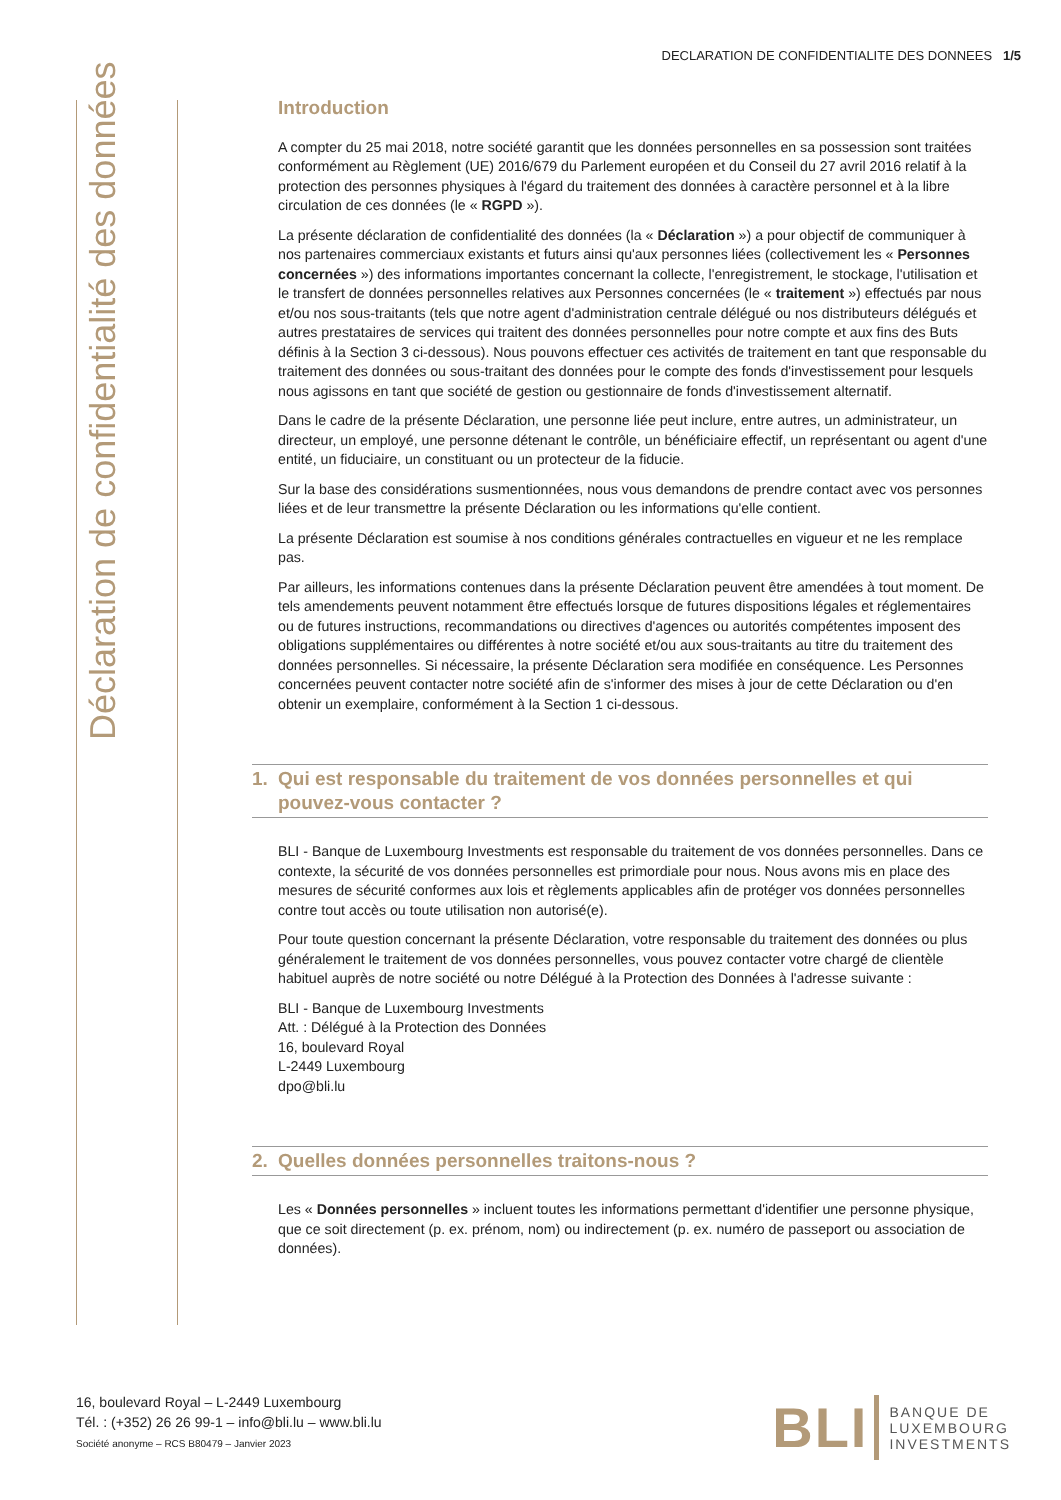DECLARATION DE CONFIDENTIALITE DES DONNEES 1/5
Déclaration de confidentialité des données
Introduction
A compter du 25 mai 2018, notre société garantit que les données personnelles en sa possession sont traitées conformément au Règlement (UE) 2016/679 du Parlement européen et du Conseil du 27 avril 2016 relatif à la protection des personnes physiques à l'égard du traitement des données à caractère personnel et à la libre circulation de ces données (le « RGPD »).
La présente déclaration de confidentialité des données (la « Déclaration ») a pour objectif de communiquer à nos partenaires commerciaux existants et futurs ainsi qu'aux personnes liées (collectivement les « Personnes concernées ») des informations importantes concernant la collecte, l'enregistrement, le stockage, l'utilisation et le transfert de données personnelles relatives aux Personnes concernées (le « traitement ») effectués par nous et/ou nos sous-traitants (tels que notre agent d'administration centrale délégué ou nos distributeurs délégués et autres prestataires de services qui traitent des données personnelles pour notre compte et aux fins des Buts définis à la Section 3 ci-dessous). Nous pouvons effectuer ces activités de traitement en tant que responsable du traitement des données ou sous-traitant des données pour le compte des fonds d'investissement pour lesquels nous agissons en tant que société de gestion ou gestionnaire de fonds d'investissement alternatif.
Dans le cadre de la présente Déclaration, une personne liée peut inclure, entre autres, un administrateur, un directeur, un employé, une personne détenant le contrôle, un bénéficiaire effectif, un représentant ou agent d'une entité, un fiduciaire, un constituant ou un protecteur de la fiducie.
Sur la base des considérations susmentionnées, nous vous demandons de prendre contact avec vos personnes liées et de leur transmettre la présente Déclaration ou les informations qu'elle contient.
La présente Déclaration est soumise à nos conditions générales contractuelles en vigueur et ne les remplace pas.
Par ailleurs, les informations contenues dans la présente Déclaration peuvent être amendées à tout moment. De tels amendements peuvent notamment être effectués lorsque de futures dispositions légales et réglementaires ou de futures instructions, recommandations ou directives d'agences ou autorités compétentes imposent des obligations supplémentaires ou différentes à notre société et/ou aux sous-traitants au titre du traitement des données personnelles. Si nécessaire, la présente Déclaration sera modifiée en conséquence. Les Personnes concernées peuvent contacter notre société afin de s'informer des mises à jour de cette Déclaration ou d'en obtenir un exemplaire, conformément à la Section 1 ci-dessous.
1. Qui est responsable du traitement de vos données personnelles et qui pouvez-vous contacter ?
BLI - Banque de Luxembourg Investments est responsable du traitement de vos données personnelles. Dans ce contexte, la sécurité de vos données personnelles est primordiale pour nous. Nous avons mis en place des mesures de sécurité conformes aux lois et règlements applicables afin de protéger vos données personnelles contre tout accès ou toute utilisation non autorisé(e).
Pour toute question concernant la présente Déclaration, votre responsable du traitement des données ou plus généralement le traitement de vos données personnelles, vous pouvez contacter votre chargé de clientèle habituel auprès de notre société ou notre Délégué à la Protection des Données à l'adresse suivante :
BLI - Banque de Luxembourg Investments
Att. : Délégué à la Protection des Données
16, boulevard Royal
L-2449 Luxembourg
dpo@bli.lu
2. Quelles données personnelles traitons-nous ?
Les « Données personnelles » incluent toutes les informations permettant d'identifier une personne physique, que ce soit directement (p. ex. prénom, nom) ou indirectement (p. ex. numéro de passeport ou association de données).
16, boulevard Royal – L-2449 Luxembourg
Tél. : (+352) 26 26 99-1 – info@bli.lu – www.bli.lu
Société anonyme – RCS B80479 – Janvier 2023
BLI
BANQUE DE
LUXEMBOURG
INVESTMENTS